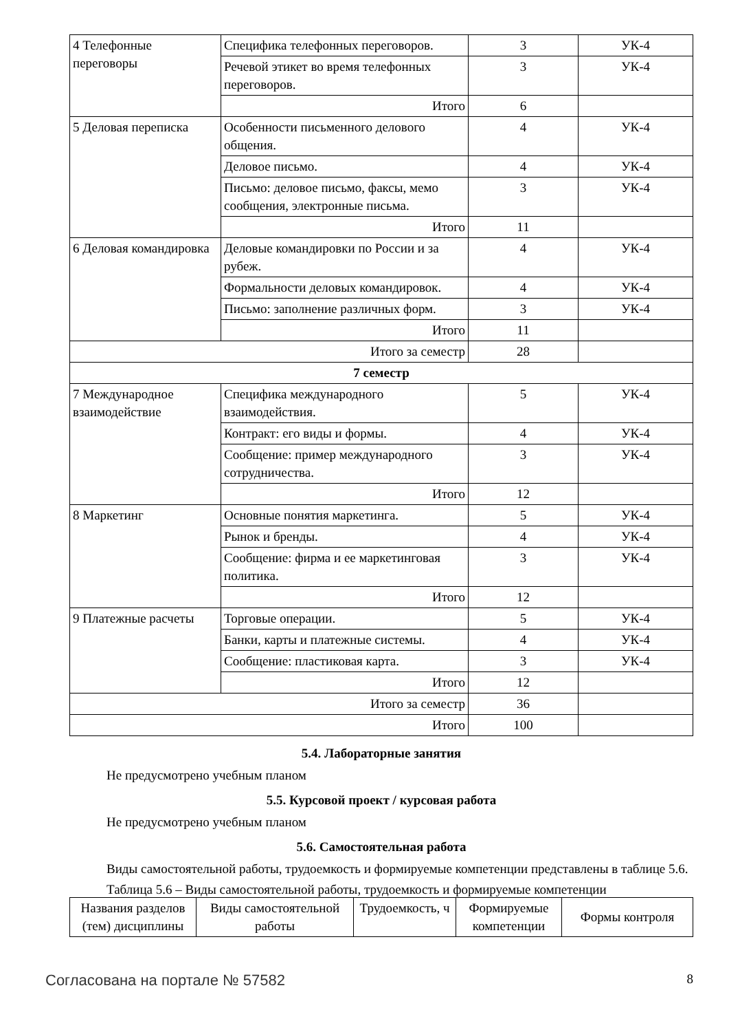| 4 Телефонные переговоры | Специфика телефонных переговоров. | 3 | УК-4 |
| | Речевой этикет во время телефонных переговоров. | 3 | УК-4 |
| | Итого | 6 | |
| 5 Деловая переписка | Особенности письменного делового общения. | 4 | УК-4 |
| | Деловое письмо. | 4 | УК-4 |
| | Письмо: деловое письмо, факсы, мемо сообщения, электронные письма. | 3 | УК-4 |
| | Итого | 11 | |
| 6 Деловая командировка | Деловые командировки по России и за рубеж. | 4 | УК-4 |
| | Формальности деловых командировок. | 4 | УК-4 |
| | Письмо: заполнение различных форм. | 3 | УК-4 |
| | Итого | 11 | |
| Итого за семестр | | 28 | |
| 7 семестр | | | |
| 7 Международное взаимодействие | Специфика международного взаимодействия. | 5 | УК-4 |
| | Контракт: его виды и формы. | 4 | УК-4 |
| | Сообщение: пример международного сотрудничества. | 3 | УК-4 |
| | Итого | 12 | |
| 8 Маркетинг | Основные понятия маркетинга. | 5 | УК-4 |
| | Рынок и бренды. | 4 | УК-4 |
| | Сообщение: фирма и ее маркетинговая политика. | 3 | УК-4 |
| | Итого | 12 | |
| 9 Платежные расчеты | Торговые операции. | 5 | УК-4 |
| | Банки, карты и платежные системы. | 4 | УК-4 |
| | Сообщение: пластиковая карта. | 3 | УК-4 |
| | Итого | 12 | |
| Итого за семестр | | 36 | |
| Итого | | 100 | |
5.4. Лабораторные занятия
Не предусмотрено учебным планом
5.5. Курсовой проект / курсовая работа
Не предусмотрено учебным планом
5.6. Самостоятельная работа
Виды самостоятельной работы, трудоемкость и формируемые компетенции представлены в таблице 5.6.
Таблица 5.6 – Виды самостоятельной работы, трудоемкость и формируемые компетенции
| Названия разделов (тем) дисциплины | Виды самостоятельной работы | Трудоемкость, ч | Формируемые компетенции | Формы контроля |
| --- | --- | --- | --- | --- |
Согласована на портале № 57582 8